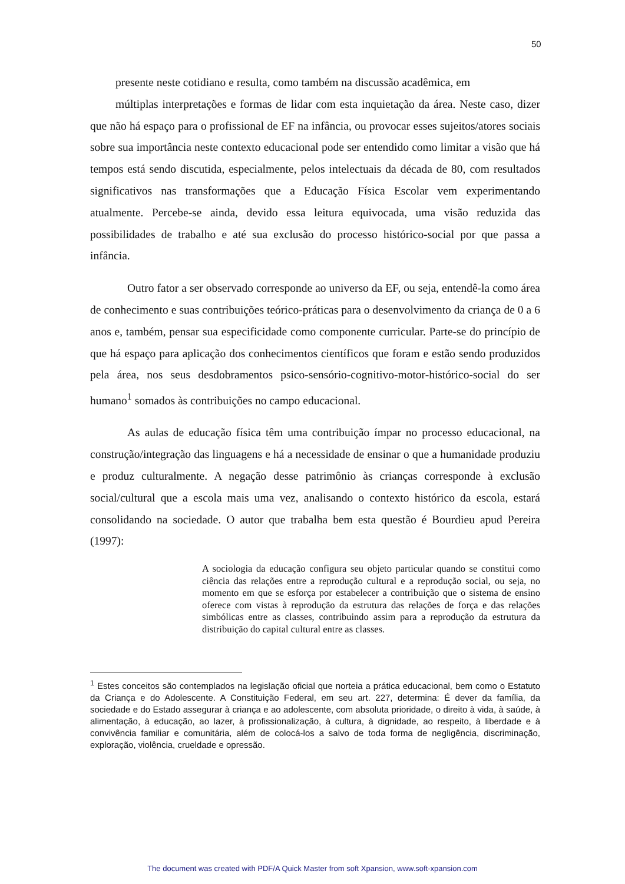50
presente neste cotidiano e resulta, como também na discussão acadêmica, em
múltiplas interpretações e formas de lidar com esta inquietação da área. Neste caso, dizer que não há espaço para o profissional de EF na infância, ou provocar esses sujeitos/atores sociais sobre sua importância neste contexto educacional pode ser entendido como limitar a visão que há tempos está sendo discutida, especialmente, pelos intelectuais da década de 80, com resultados significativos nas transformações que a Educação Física Escolar vem experimentando atualmente. Percebe-se ainda, devido essa leitura equivocada, uma visão reduzida das possibilidades de trabalho e até sua exclusão do processo histórico-social por que passa a infância.
Outro fator a ser observado corresponde ao universo da EF, ou seja, entendê-la como área de conhecimento e suas contribuições teórico-práticas para o desenvolvimento da criança de 0 a 6 anos e, também, pensar sua especificidade como componente curricular. Parte-se do princípio de que há espaço para aplicação dos conhecimentos científicos que foram e estão sendo produzidos pela área, nos seus desdobramentos psico-sensório-cognitivo-motor-histórico-social do ser humano<sup>1</sup> somados às contribuições no campo educacional.
As aulas de educação física têm uma contribuição ímpar no processo educacional, na construção/integração das linguagens e há a necessidade de ensinar o que a humanidade produziu e produz culturalmente. A negação desse patrimônio às crianças corresponde à exclusão social/cultural que a escola mais uma vez, analisando o contexto histórico da escola, estará consolidando na sociedade. O autor que trabalha bem esta questão é Bourdieu apud Pereira (1997):
A sociologia da educação configura seu objeto particular quando se constitui como ciência das relações entre a reprodução cultural e a reprodução social, ou seja, no momento em que se esforça por estabelecer a contribuição que o sistema de ensino oferece com vistas à reprodução da estrutura das relações de força e das relações simbólicas entre as classes, contribuindo assim para a reprodução da estrutura da distribuição do capital cultural entre as classes.
<sup>1</sup> Estes conceitos são contemplados na legislação oficial que norteia a prática educacional, bem como o Estatuto da Criança e do Adolescente. A Constituição Federal, em seu art. 227, determina: É dever da família, da sociedade e do Estado assegurar à criança e ao adolescente, com absoluta prioridade, o direito à vida, à saúde, à alimentação, à educação, ao lazer, à profissionalização, à cultura, à dignidade, ao respeito, à liberdade e à convivência familiar e comunitária, além de colocá-los a salvo de toda forma de negligência, discriminação, exploração, violência, crueldade e opressão.
The document was created with PDF/A Quick Master from soft Xpansion, www.soft-xpansion.com